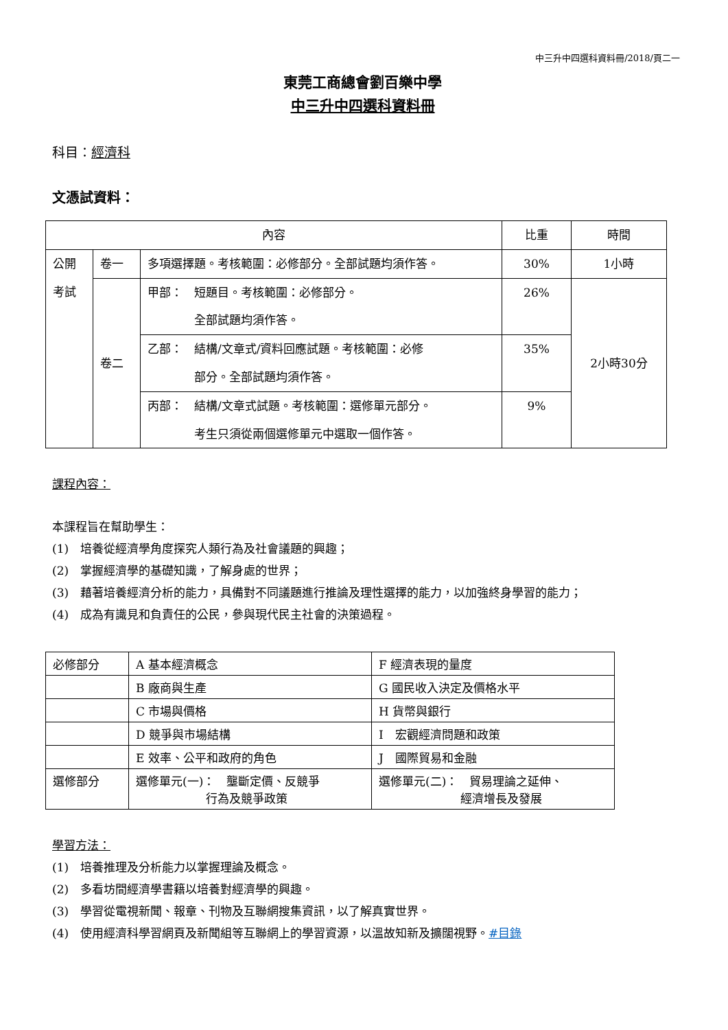中三升中四選科資料冊/2018/頁二一
東莞工商總會劉百樂中學
中三升中四選科資料冊
科目：經濟科
文憑試資料：
| 內容 | | | 比重 | 時間 |
| 公開 考試 | 卷一 | 多項選擇題。考核範圍：必修部分。全部試題均須作答。 | 30% | 1小時 |
| | 卷二 | 甲部： 短題目。考核範圍：必修部分。 全部試題均須作答。 | 26% | 2小時30分 |
| | | 乙部： 結構/文章式/資料回應試題。考核範圍：必修 部分。全部試題均須作答。 | 35% | |
| | | 丙部： 結構/文章式試題。考核範圍：選修單元部分。 考生只須從兩個選修單元中選取一個作答。 | 9% | |
課程內容：
本課程旨在幫助學生：
(1)　培養從經濟學角度探究人類行為及社會議題的興趣；
(2)　掌握經濟學的基礎知識，了解身處的世界；
(3)　藉著培養經濟分析的能力，具備對不同議題進行推論及理性選擇的能力，以加強終身學習的能力；
(4)　成為有識見和負責任的公民，參與現代民主社會的決策過程。
| 必修部分 | A 基本經濟概念 | F 經濟表現的量度 |
| | B 廠商與生產 | G 國民收入決定及價格水平 |
| | C 市場與價格 | H 貨幣與銀行 |
| | D 競爭與市場結構 | I 宏觀經濟問題和政策 |
| | E 效率、公平和政府的角色 | J 國際貿易和金融 |
| 選修部分 | 選修單元(一)： 壟斷定價、反競爭 行為及競爭政策 | 選修單元(二)： 貿易理論之延伸、 經濟增長及發展 |
學習方法：
(1)　培養推理及分析能力以掌握理論及概念。
(2)　多看坊間經濟學書籍以培養對經濟學的興趣。
(3)　學習從電視新聞、報章、刊物及互聯網搜集資訊，以了解真實世界。
(4)　使用經濟科學習網頁及新聞組等互聯網上的學習資源，以溫故知新及擴闊視野。#目錄